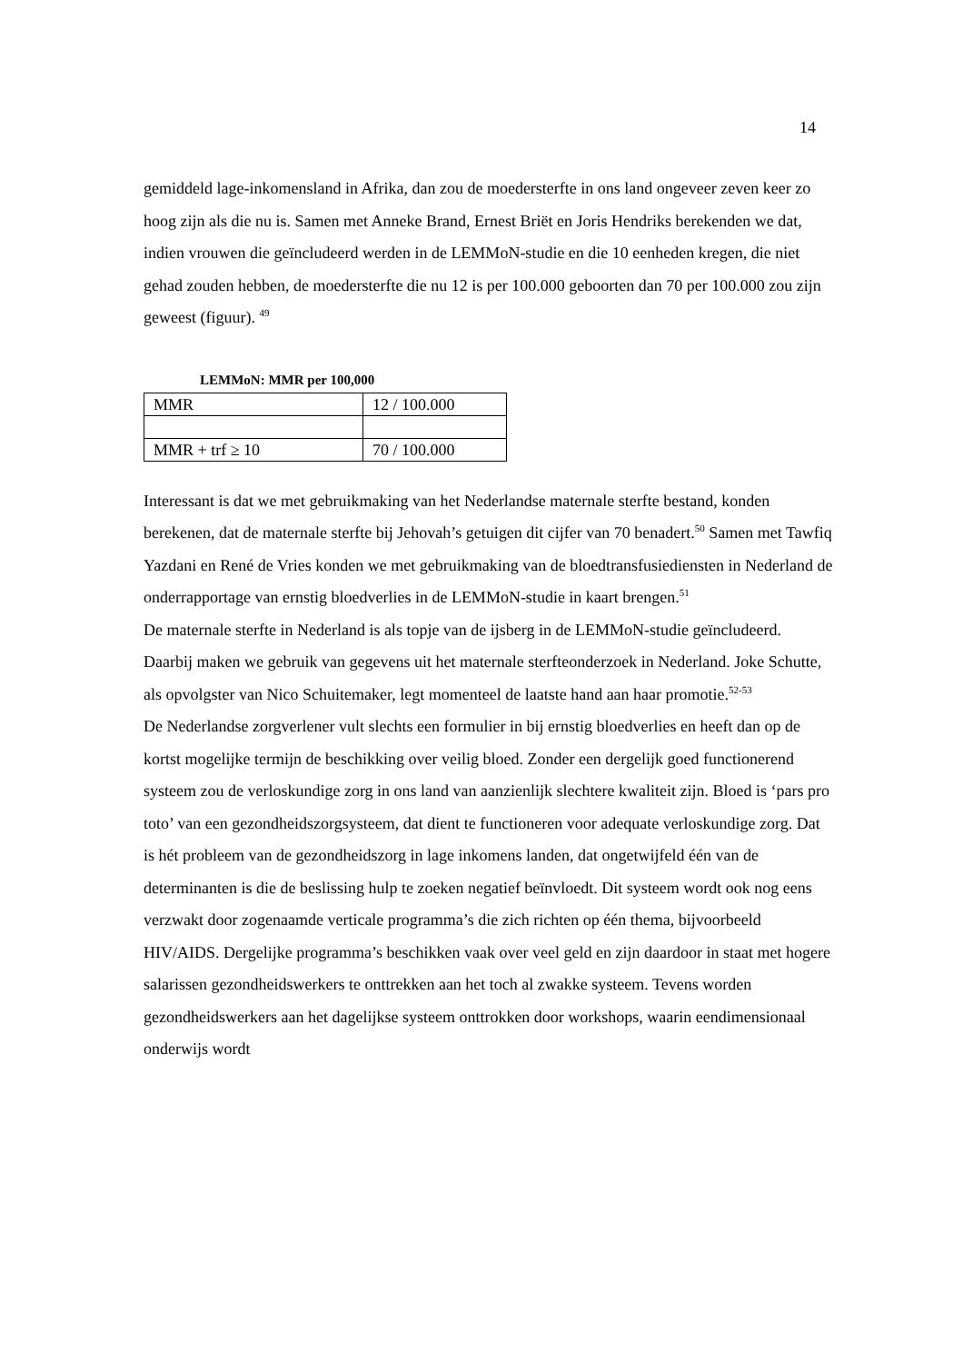14
gemiddeld lage-inkomensland in Afrika, dan zou de moedersterfte in ons land ongeveer zeven keer zo hoog zijn als die nu is. Samen met Anneke Brand, Ernest Briët en Joris Hendriks berekenden we dat, indien vrouwen die geïncludeerd werden in de LEMMoN-studie en die 10 eenheden kregen, die niet gehad zouden hebben, de moedersterfte die nu 12 is per 100.000 geboorten dan 70 per 100.000 zou zijn geweest (figuur). <sup>49</sup>
LEMMoN: MMR per 100,000
| MMR | 12 / 100.000 |
| MMR + trf ≥ 10 | 70 / 100.000 |
Interessant is dat we met gebruikmaking van het Nederlandse maternale sterfte bestand, konden berekenen, dat de maternale sterfte bij Jehovah’s getuigen dit cijfer van 70 benadert.<sup>50</sup> Samen met Tawfiq Yazdani en René de Vries konden we met gebruikmaking van de bloedtransfusiediensten in Nederland de onderrapportage van ernstig bloedverlies in de LEMMoN-studie in kaart brengen.<sup>51</sup>
De maternale sterfte in Nederland is als topje van de ijsberg in de LEMMoN-studie geïncludeerd. Daarbij maken we gebruik van gegevens uit het maternale sterfteonderzoek in Nederland. Joke Schutte, als opvolgster van Nico Schuitemaker, legt momenteel de laatste hand aan haar promotie.<sup>52-53</sup>
De Nederlandse zorgverlener vult slechts een formulier in bij ernstig bloedverlies en heeft dan op de kortst mogelijke termijn de beschikking over veilig bloed. Zonder een dergelijk goed functionerend systeem zou de verloskundige zorg in ons land van aanzienlijk slechtere kwaliteit zijn. Bloed is ‘pars pro toto’ van een gezondheidszorgsysteem, dat dient te functioneren voor adequate verloskundige zorg. Dat is hét probleem van de gezondheidszorg in lage inkomens landen, dat ongetwijfeld één van de determinanten is die de beslissing hulp te zoeken negatief beïnvloedt. Dit systeem wordt ook nog eens verzwakt door zogenaamde verticale programma’s die zich richten op één thema, bijvoorbeeld HIV/AIDS. Dergelijke programma’s beschikken vaak over veel geld en zijn daardoor in staat met hogere salarissen gezondheidswerkers te onttrekken aan het toch al zwakke systeem. Tevens worden gezondheidswerkers aan het dagelijkse systeem onttrokken door workshops, waarin eendimensionaal onderwijs wordt